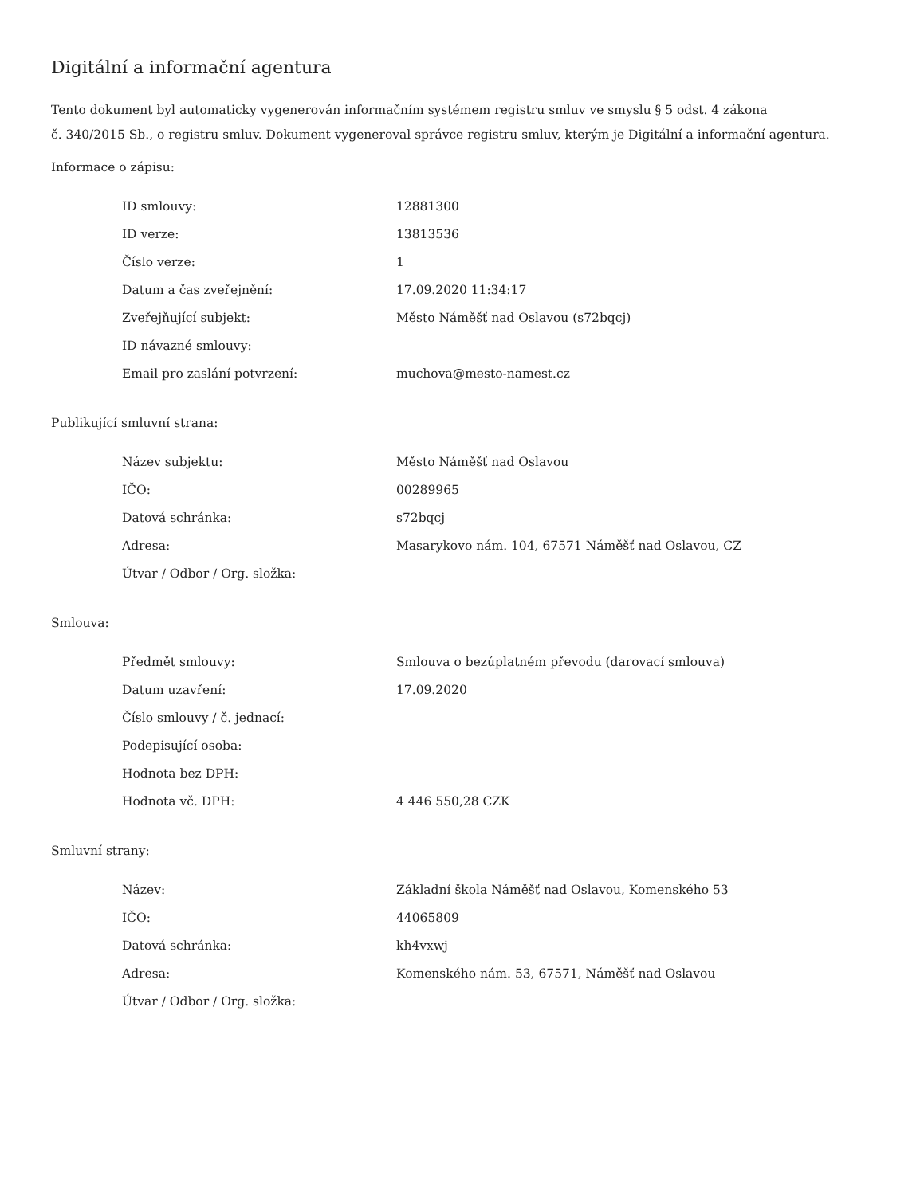Digitální a informační agentura
Tento dokument byl automaticky vygenerován informačním systémem registru smluv ve smyslu § 5 odst. 4 zákona
č. 340/2015 Sb., o registru smluv. Dokument vygeneroval správce registru smluv, kterým je Digitální a informační agentura.
Informace o zápisu:
| ID smlouvy: | 12881300 |
| ID verze: | 13813536 |
| Číslo verze: | 1 |
| Datum a čas zveřejnění: | 17.09.2020 11:34:17 |
| Zveřejňující subjekt: | Město Náměšť nad Oslavou (s72bqcj) |
| ID návazné smlouvy: | |
| Email pro zaslání potvrzení: | muchova@mesto-namest.cz |
Publikující smluvní strana:
| Název subjektu: | Město Náměšť nad Oslavou |
| IČO: | 00289965 |
| Datová schránka: | s72bqcj |
| Adresa: | Masarykovo nám. 104, 67571 Náměšť nad Oslavou, CZ |
| Útvar / Odbor / Org. složka: | |
Smlouva:
| Předmět smlouvy: | Smlouva o bezúplatném převodu (darovací smlouva) |
| Datum uzavření: | 17.09.2020 |
| Číslo smlouvy / č. jednací: | |
| Podepisující osoba: | |
| Hodnota bez DPH: | |
| Hodnota vč. DPH: | 4 446 550,28 CZK |
Smluvní strany:
| Název: | Základní škola Náměšť nad Oslavou, Komenského 53 |
| IČO: | 44065809 |
| Datová schránka: | kh4vxwj |
| Adresa: | Komenského nám. 53, 67571, Náměšť nad Oslavou |
| Útvar / Odbor / Org. složka: | |